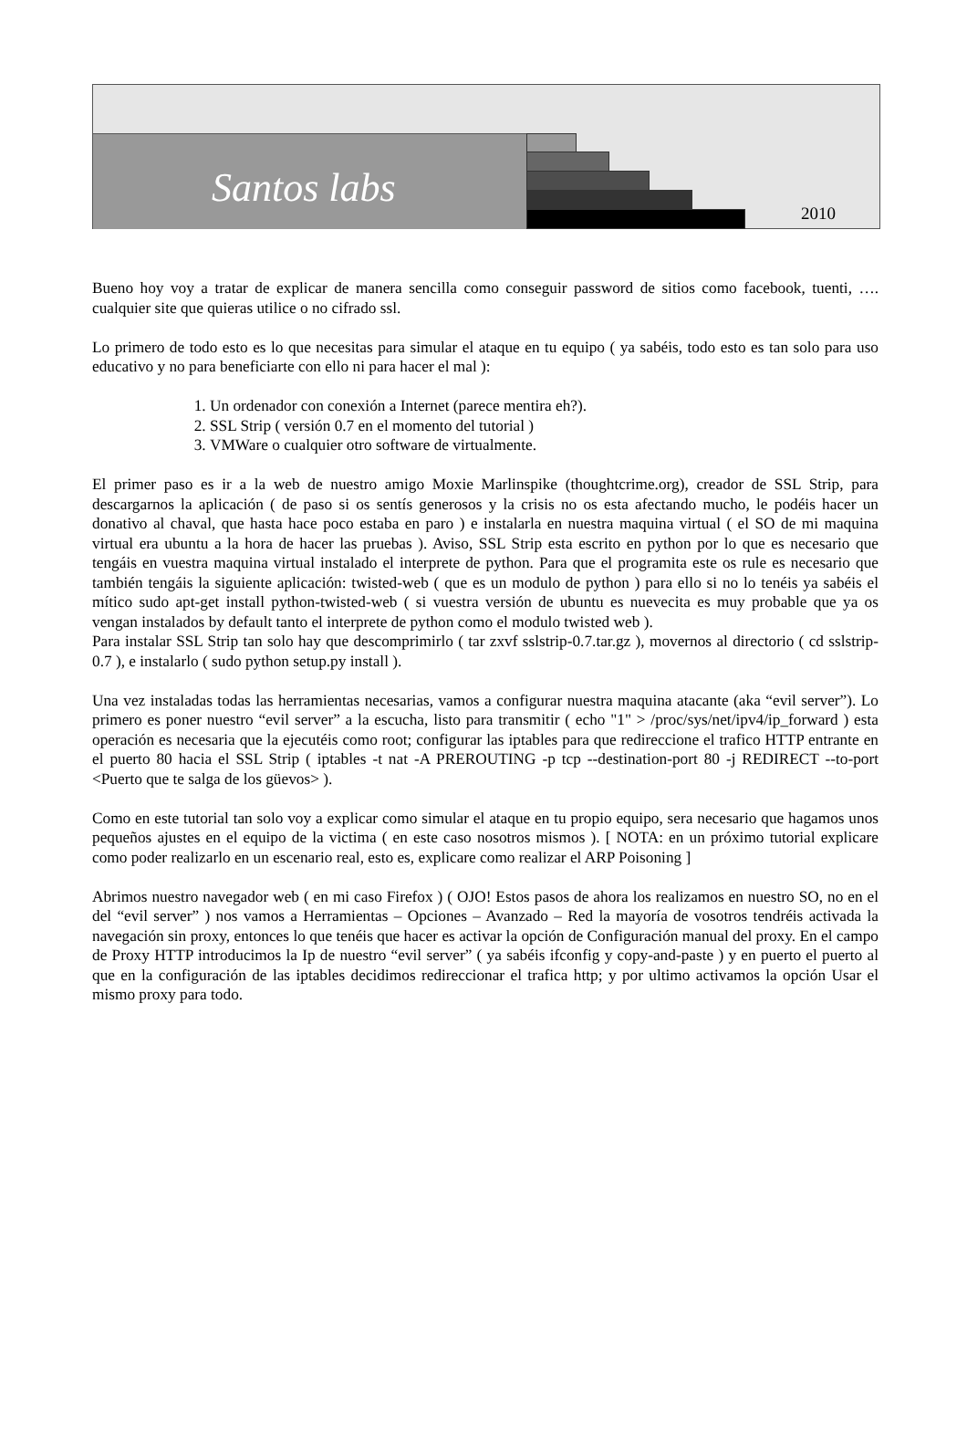Santos labs
2010
Bueno hoy voy a tratar de explicar de manera sencilla como conseguir password de sitios como facebook, tuenti, …. cualquier site que quieras utilice o no cifrado ssl.
Lo primero de todo esto es lo que necesitas para simular el ataque en tu equipo ( ya sabéis, todo esto es tan solo para uso educativo y no para beneficiarte con ello ni para hacer el mal ):
1. Un ordenador con conexión a Internet (parece mentira eh?).
2. SSL Strip ( versión 0.7 en el momento del tutorial )
3. VMWare o cualquier otro software de virtualmente.
El primer paso es ir a la web de nuestro amigo Moxie Marlinspike (thoughtcrime.org), creador de SSL Strip, para descargarnos la aplicación ( de paso si os sentís generosos y la crisis no os esta afectando mucho, le podéis hacer un donativo al chaval, que hasta hace poco estaba en paro ) e instalarla en nuestra maquina virtual ( el SO de mi maquina virtual era ubuntu a la hora de hacer las pruebas ). Aviso, SSL Strip esta escrito en python por lo que es necesario que tengáis en vuestra maquina virtual instalado el interprete de python. Para que el programita este os rule es necesario que también tengáis la siguiente aplicación: twisted-web ( que es un modulo de python ) para ello si no lo tenéis ya sabéis el mítico sudo apt-get install python-twisted-web ( si vuestra versión de ubuntu es nuevecita es muy probable que ya os vengan instalados by default tanto el interprete de python como el modulo twisted web ).
Para instalar SSL Strip tan solo hay que descomprimirlo ( tar zxvf sslstrip-0.7.tar.gz ), movernos al directorio ( cd sslstrip-0.7 ), e instalarlo ( sudo python setup.py install ).
Una vez instaladas todas las herramientas necesarias, vamos a configurar nuestra maquina atacante (aka “evil server”). Lo primero es poner nuestro “evil server” a la escucha, listo para transmitir ( echo "1" > /proc/sys/net/ipv4/ip_forward ) esta operación es necesaria que la ejecutéis como root; configurar las iptables para que redireccione el trafico HTTP entrante en el puerto 80 hacia el SSL Strip ( iptables -t nat -A PREROUTING -p tcp --destination-port 80 -j REDIRECT --to-port <Puerto que te salga de los güevos> ).
Como en este tutorial tan solo voy a explicar como simular el ataque en tu propio equipo, sera necesario que hagamos unos pequeños ajustes en el equipo de la victima ( en este caso nosotros mismos ). [ NOTA: en un próximo tutorial explicare como poder realizarlo en un escenario real, esto es, explicare como realizar el ARP Poisoning ]
Abrimos nuestro navegador web ( en mi caso Firefox ) ( OJO! Estos pasos de ahora los realizamos en nuestro SO, no en el del “evil server” ) nos vamos a Herramientas – Opciones – Avanzado – Red la mayoría de vosotros tendréis activada la navegación sin proxy, entonces lo que tenéis que hacer es activar la opción de Configuración manual del proxy. En el campo de Proxy HTTP introducimos la Ip de nuestro “evil server” ( ya sabéis ifconfig y copy-and-paste ) y en puerto el puerto al que en la configuración de las iptables decidimos redireccionar el trafica http; y por ultimo activamos la opción Usar el mismo proxy para todo.